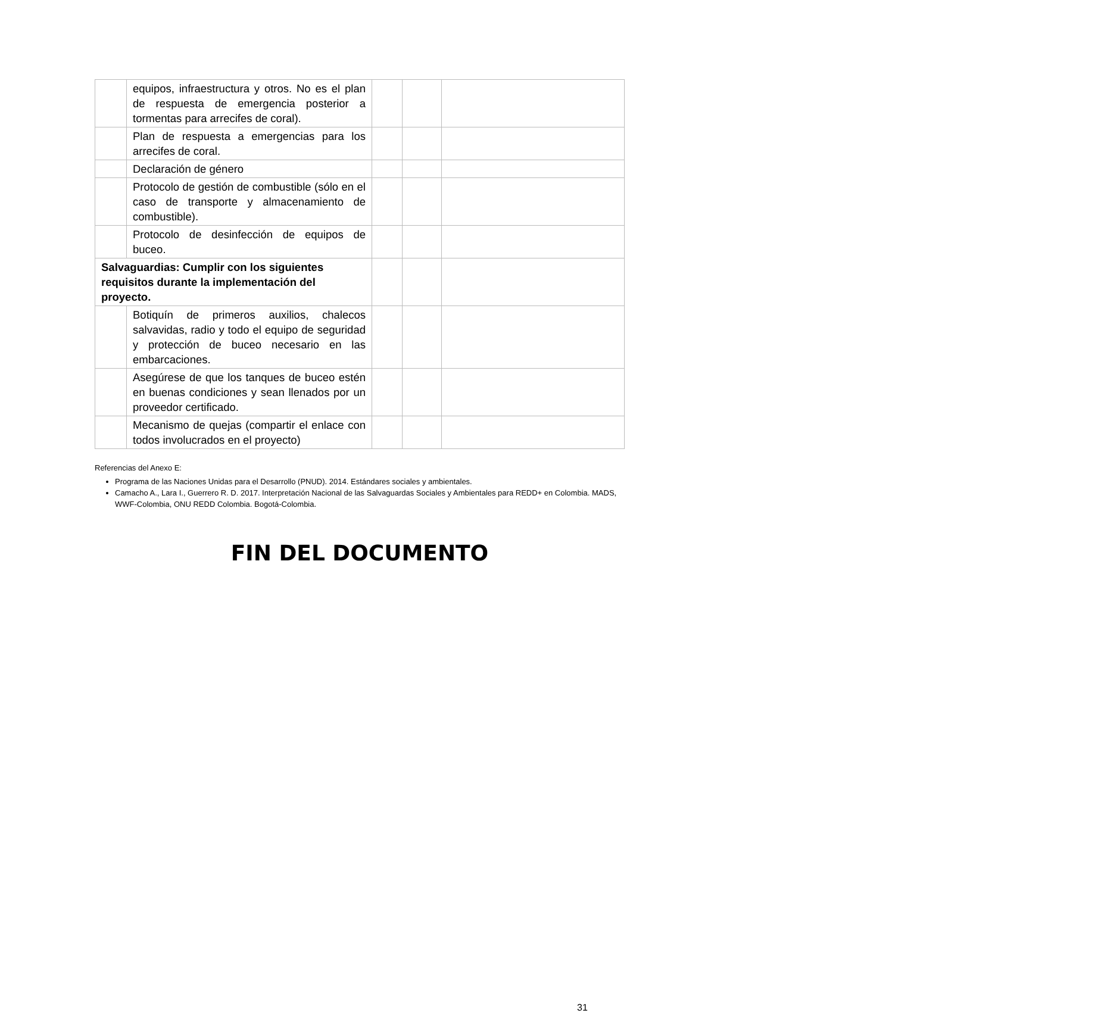| | equipos, infraestructura y otros. No es el plan de respuesta de emergencia posterior a tormentas para arrecifes de coral). | | | |
| | Plan de respuesta a emergencias para los arrecifes de coral. | | | |
| | Declaración de género | | | |
| | Protocolo de gestión de combustible (sólo en el caso de transporte y almacenamiento de combustible). | | | |
| | Protocolo de desinfección de equipos de buceo. | | | |
| Salvaguardias: Cumplir con los siguientes requisitos durante la implementación del proyecto. | | | | |
| | Botiquín de primeros auxilios, chalecos salvavidas, radio y todo el equipo de seguridad y protección de buceo necesario en las embarcaciones. | | | |
| | Asegúrese de que los tanques de buceo estén en buenas condiciones y sean llenados por un proveedor certificado. | | | |
| | Mecanismo de quejas (compartir el enlace con todos involucrados en el proyecto) | | | |
Referencias del Anexo E:
Programa de las Naciones Unidas para el Desarrollo (PNUD). 2014. Estándares sociales y ambientales.
Camacho A., Lara I., Guerrero R. D. 2017. Interpretación Nacional de las Salvaguardas Sociales y Ambientales para REDD+ en Colombia. MADS, WWF-Colombia, ONU REDD Colombia. Bogotá-Colombia.
FIN DEL DOCUMENTO
31